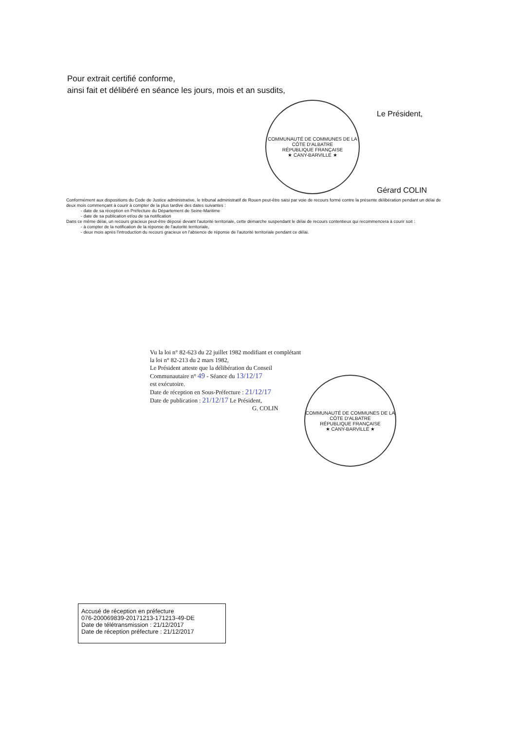Pour extrait certifié conforme,
ainsi fait et délibéré en séance les jours, mois et an susdits,
COMMUNAUTÉ DE COMMUNES DE LA CÔTE D'ALBATRE
RÉPUBLIQUE FRANÇAISE
★ CANY-BARVILLE ★
Le Président,
Gérard COLIN
Conformément aux dispositions du Code de Justice administrative, le tribunal administratif de Rouen peut-être saisi par voie de recours formé contre la présente délibération pendant un délai de deux mois commençant à courir à compter de la plus tardive des dates suivantes :
- date de sa réception en Préfecture du Département de Seine-Maritime
- date de sa publication et/ou de sa notification
Dans ce même délai, un recours gracieux peut-être déposé devant l'autorité territoriale, cette démarche suspendant le délai de recours contentieux qui recommencera à courir soit :
- à compter de la notification de la réponse de l'autorité territoriale,
- deux mois après l'introduction du recours gracieux en l'absence de réponse de l'autorité territoriale pendant ce délai.
Vu la loi n° 82-623 du 22 juillet 1982 modifiant et complétant la loi n° 82-213 du 2 mars 1982,
Le Président atteste que la délibération du Conseil Communautaire n° 49 - Séance du 13/12/17
est exécutoire.
Date de réception en Sous-Préfecture : 21/12/17
Date de publication : 21/12/17 Le Président,
G. COLIN
COMMUNAUTÉ DE COMMUNES DE LA CÔTE D'ALBATRE
RÉPUBLIQUE FRANÇAISE
★ CANY-BARVILLE ★
Accusé de réception en préfecture
076-200069839-20171213-171213-49-DE
Date de télétransmission : 21/12/2017
Date de réception préfecture : 21/12/2017